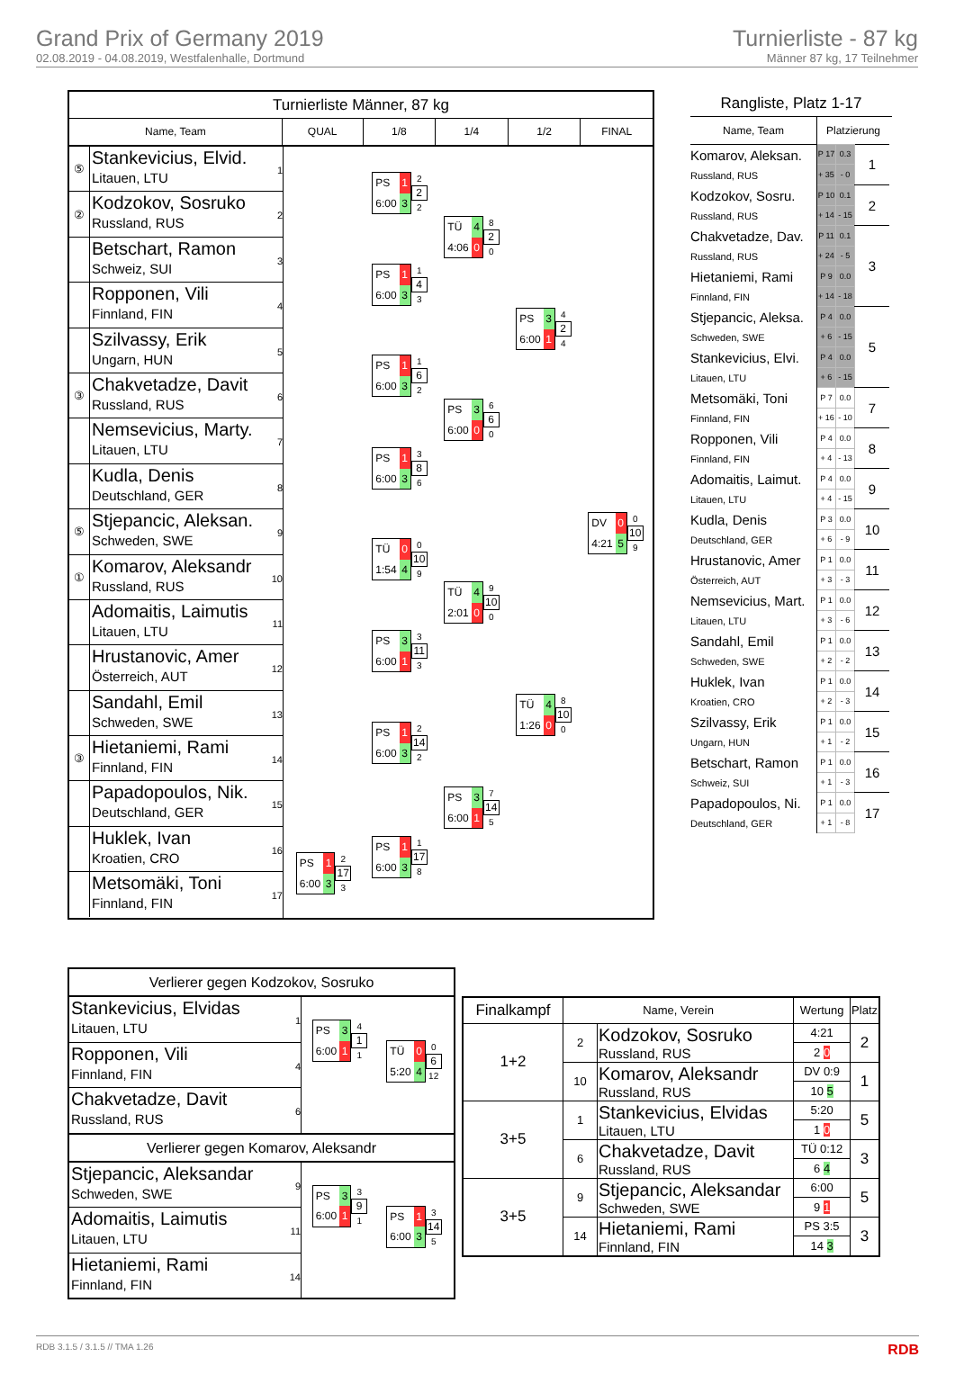Grand Prix of Germany 2019
02.08.2019 - 04.08.2019, Westfalenhalle, Dortmund
Turnierliste - 87 kg
Männer 87 kg, 17 Teilnehmer
Turnierliste Männer, 87 kg
Name, Team QUAL 1/8 1/4 1/2 FINAL
⑤
Stankevicius, Elvid.
Litauen, LTU
1
②
Kodzokov, Sosruko
Russland, RUS
2
Betschart, Ramon
Schweiz, SUI
3
Ropponen, Vili
Finnland, FIN
4
Szilvassy, Erik
Ungarn, HUN
5
③
Chakvetadze, Davit
Russland, RUS
6
Nemsevicius, Marty.
Litauen, LTU
7
Kudla, Denis
Deutschland, GER
8
⑤
Stjepancic, Aleksan.
Schweden, SWE
9
①
Komarov, Aleksandr
Russland, RUS
10
Adomaitis, Laimutis
Litauen, LTU
11
Hrustanovic, Amer
Österreich, AUT
12
Sandahl, Emil
Schweden, SWE
13
③
Hietaniemi, Rami
Finnland, FIN
14
Papadopoulos, Nik.
Deutschland, GER
15
Huklek, Ivan
Kroatien, CRO
16
Metsomäki, Toni
Finnland, FIN
17
PS 1 6:00 3
2
17
3
PS 1 6:00 3
2
2
2
PS 1 6:00 3
1
4
3
PS 1 6:00 3
1
6
2
PS 1 6:00 3
3
8
6
TÜ 0 1:54 4
0
10
9
PS 3 6:00 1
3
11
3
PS 1 6:00 3
2
14
2
PS 1 6:00 3
1
17
8
TÜ 4 4:06 0
8
2
0
PS 3 6:00 0
6
6
0
TÜ 4 2:01 0
9
10
0
PS 3 6:00 1
7
14
5
PS 3 6:00 1
4
2
4
TÜ 4 1:26 0
8
10
0
DV 0 4:21 5
0
10
9
Rangliste, Platz 1-17
| Name, Team | Platzierung | | |
| Komarov, Aleksan. Russland, RUS | P 17 | 0.3 | 1 |
| | + 35 | - 0 | |
| Kodzokov, Sosru. Russland, RUS | P 10 | 0.1 | 2 |
| | + 14 | - 15 | |
| Chakvetadze, Dav. Russland, RUS | P 11 | 0.1 | 3 |
| | + 24 | - 5 | |
| Hietaniemi, Rami Finnland, FIN | P 9 | 0.0 | |
| | + 14 | - 18 | |
| Stjepancic, Aleksa. Schweden, SWE | P 4 | 0.0 | 5 |
| | + 6 | - 15 | |
| Stankevicius, Elvi. Litauen, LTU | P 4 | 0.0 | |
| | + 6 | - 15 | |
| Metsomäki, Toni Finnland, FIN | P 7 | 0.0 | 7 |
| | + 16 | - 10 | |
| Ropponen, Vili Finnland, FIN | P 4 | 0.0 | 8 |
| | + 4 | - 13 | |
| Adomaitis, Laimut. Litauen, LTU | P 4 | 0.0 | 9 |
| | + 4 | - 15 | |
| Kudla, Denis Deutschland, GER | P 3 | 0.0 | 10 |
| | + 6 | - 9 | |
| Hrustanovic, Amer Österreich, AUT | P 1 | 0.0 | 11 |
| | + 3 | - 3 | |
| Nemsevicius, Mart. Litauen, LTU | P 1 | 0.0 | 12 |
| | + 3 | - 6 | |
| Sandahl, Emil Schweden, SWE | P 1 | 0.0 | 13 |
| | + 2 | - 2 | |
| Huklek, Ivan Kroatien, CRO | P 1 | 0.0 | 14 |
| | + 2 | - 3 | |
| Szilvassy, Erik Ungarn, HUN | P 1 | 0.0 | 15 |
| | + 1 | - 2 | |
| Betschart, Ramon Schweiz, SUI | P 1 | 0.0 | 16 |
| | + 1 | - 3 | |
| Papadopoulos, Ni. Deutschland, GER | P 1 | 0.0 | 17 |
| | + 1 | - 8 | |
Verlierer gegen Kodzokov, Sosruko
Stankevicius, Elvidas
Litauen, LTU
1
Ropponen, Vili
Finnland, FIN
4
Chakvetadze, Davit
Russland, RUS
6
PS 3 6:00 1
4
1
1
TÜ 0 5:20 4
0
6
12
Verlierer gegen Komarov, Aleksandr
Stjepancic, Aleksandar
Schweden, SWE
9
Adomaitis, Laimutis
Litauen, LTU
11
Hietaniemi, Rami
Finnland, FIN
14
PS 3 6:00 1
3
9
1
PS 1 6:00 3
3
14
5
| Finalkampf | Name, Verein | | Wertung | Platz |
| --- | --- | --- | --- | --- |
| 1+2 | 2 | Kodzokov, Sosruko Russland, RUS | 4:21 | 2 |
| | | | 2 0 | |
| | 10 | Komarov, Aleksandr Russland, RUS | DV 0:9 | 1 |
| | | | 10 5 | |
| 3+5 | 1 | Stankevicius, Elvidas Litauen, LTU | 5:20 | 5 |
| | | | 1 0 | |
| | 6 | Chakvetadze, Davit Russland, RUS | TÜ 0:12 | 3 |
| | | | 6 4 | |
| 3+5 | 9 | Stjepancic, Aleksandar Schweden, SWE | 6:00 | 5 |
| | | | 9 1 | |
| | 14 | Hietaniemi, Rami Finnland, FIN | PS 3:5 | 3 |
| | | | 14 3 | |
RDB 3.1.5 / 3.1.5 // TMA 1.26 RDB